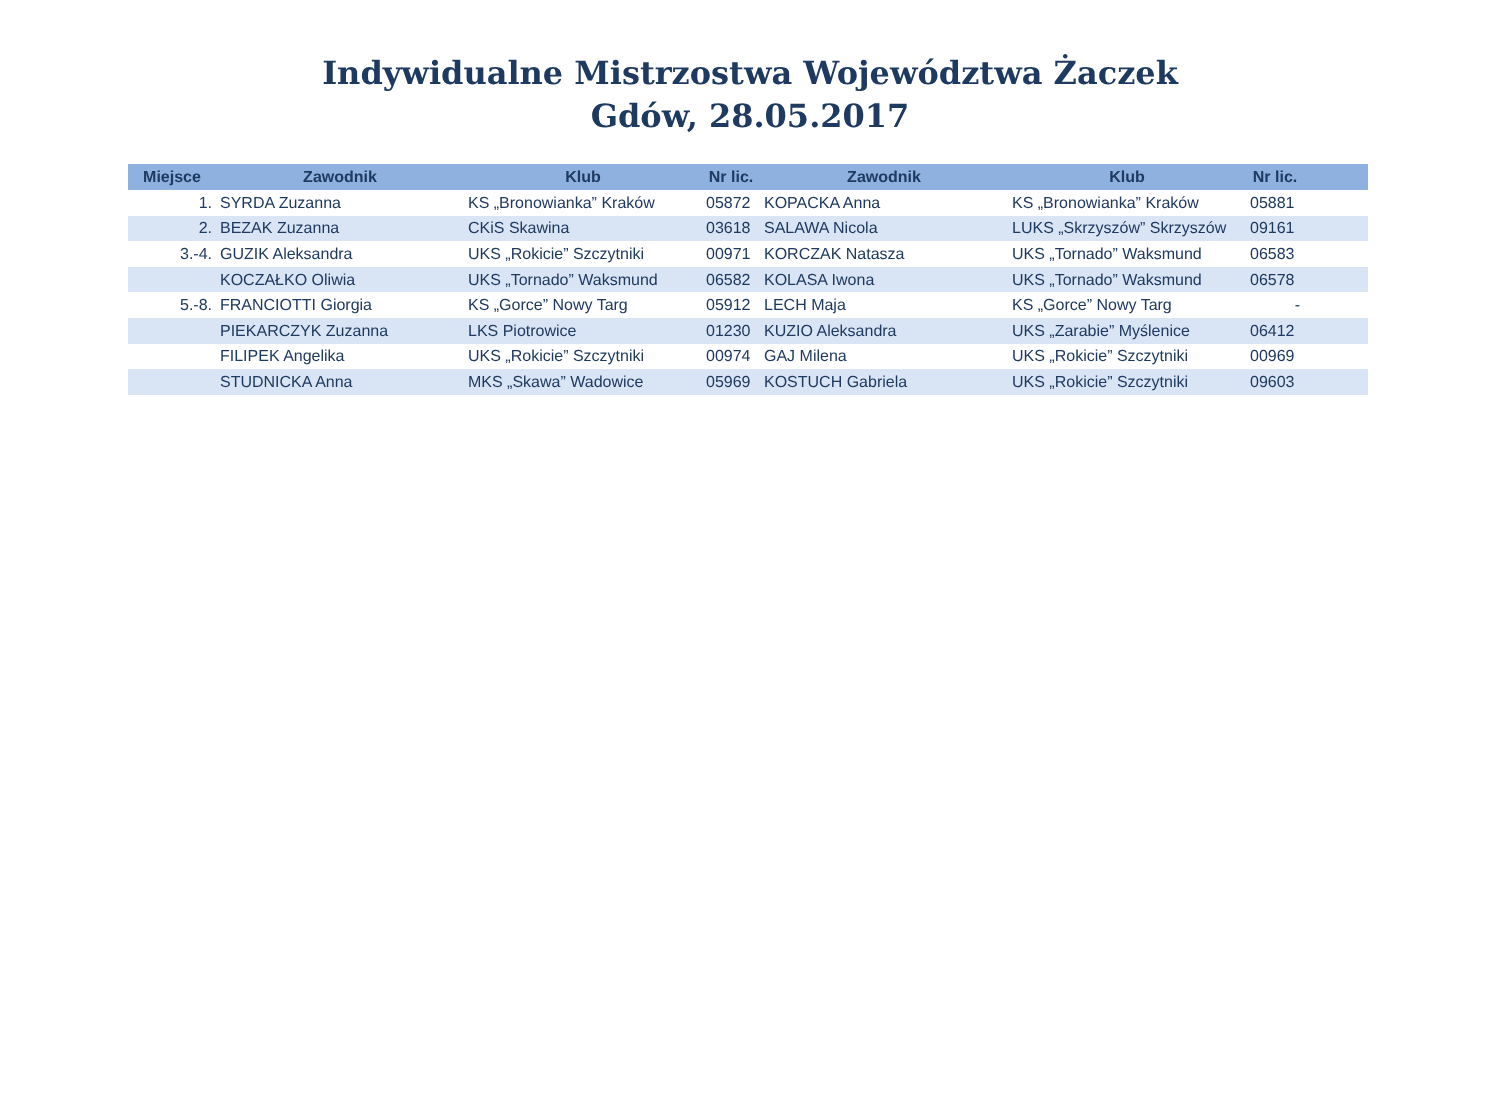Indywidualne Mistrzostwa Województwa Żaczek
Gdów, 28.05.2017
| Miejsce | Zawodnik | Klub | Nr lic. | Zawodnik | Klub | Nr lic. | |
| --- | --- | --- | --- | --- | --- | --- | --- |
| 1. | SYRDA Zuzanna | KS „Bronowianka” Kraków | 05872 | KOPACKA Anna | KS „Bronowianka” Kraków | 05881 | |
| 2. | BEZAK Zuzanna | CKiS Skawina | 03618 | SALAWA Nicola | LUKS „Skrzyszów” Skrzyszów | 09161 | |
| 3.-4. | GUZIK Aleksandra | UKS „Rokicie” Szczytniki | 00971 | KORCZAK Natasza | UKS „Tornado” Waksmund | 06583 | |
| | KOCZAŁKO Oliwia | UKS „Tornado” Waksmund | 06582 | KOLASA Iwona | UKS „Tornado” Waksmund | 06578 | |
| 5.-8. | FRANCIOTTI Giorgia | KS „Gorce” Nowy Targ | 05912 | LECH Maja | KS „Gorce” Nowy Targ | - | |
| | PIEKARCZYK Zuzanna | LKS Piotrowice | 01230 | KUZIO Aleksandra | UKS „Zarabie” Myślenice | 06412 | |
| | FILIPEK Angelika | UKS „Rokicie” Szczytniki | 00974 | GAJ Milena | UKS „Rokicie” Szczytniki | 00969 | |
| | STUDNICKA Anna | MKS „Skawa” Wadowice | 05969 | KOSTUCH Gabriela | UKS „Rokicie” Szczytniki | 09603 | |